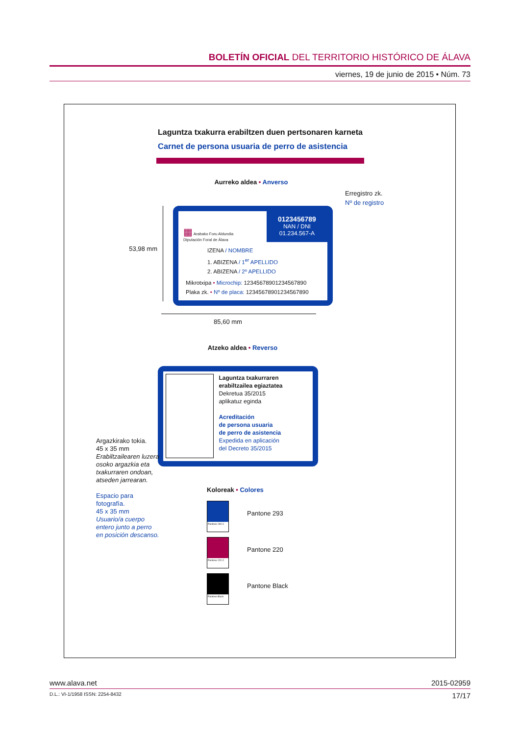BOLETÍN OFICIAL DEL TERRITORIO HISTÓRICO DE ÁLAVA
viernes, 19 de junio de 2015 • Núm. 73
Laguntza txakurra erabiltzen duen pertsonaren karneta
Carnet de persona usuaria de perro de asistencia
Aurreko aldea • Anverso
53,98 mm
▦ Arabako Foru Aldundia
Diputación Foral de Álava
0123456789
NAN / DNI
01.234.567-A
IZENA / NOMBRE
1. ABIZENA / 1<sup>er</sup> APELLIDO
2. ABIZENA / 2º APELLIDO
Mikrotxipa • Microchip: 12345678901234567890
Plaka zk. • Nº de placa: 12345678901234567890
Erregistro zk.
Nº de registro
85,60 mm
Atzeko aldea • Reverso
Laguntza txakurraren erabiltzailea egiaztatea
Dekretua 35/2015
aplikatuz eginda
Acreditación
de persona usuaria
de perro de asistencia
Expedida en aplicación
del Decreto 35/2015
Argazkirako tokia.
45 x 35 mm
Erabiltzailearen luzera osoko argazkia eta txakurraren ondoan, atseden jarrearan.
Espacio para fotografía.
45 x 35 mm
Usuario/a cuerpo entero junto a perro en posición descanso.
Koloreak • Colores
Pantone 293 C
Pantone 293
Pantone 220 C
Pantone 220
Pantone Black
Pantone Black
www.alava.net 2015-02959
D.L.: VI-1/1958 ISSN: 2254-8432 17/17